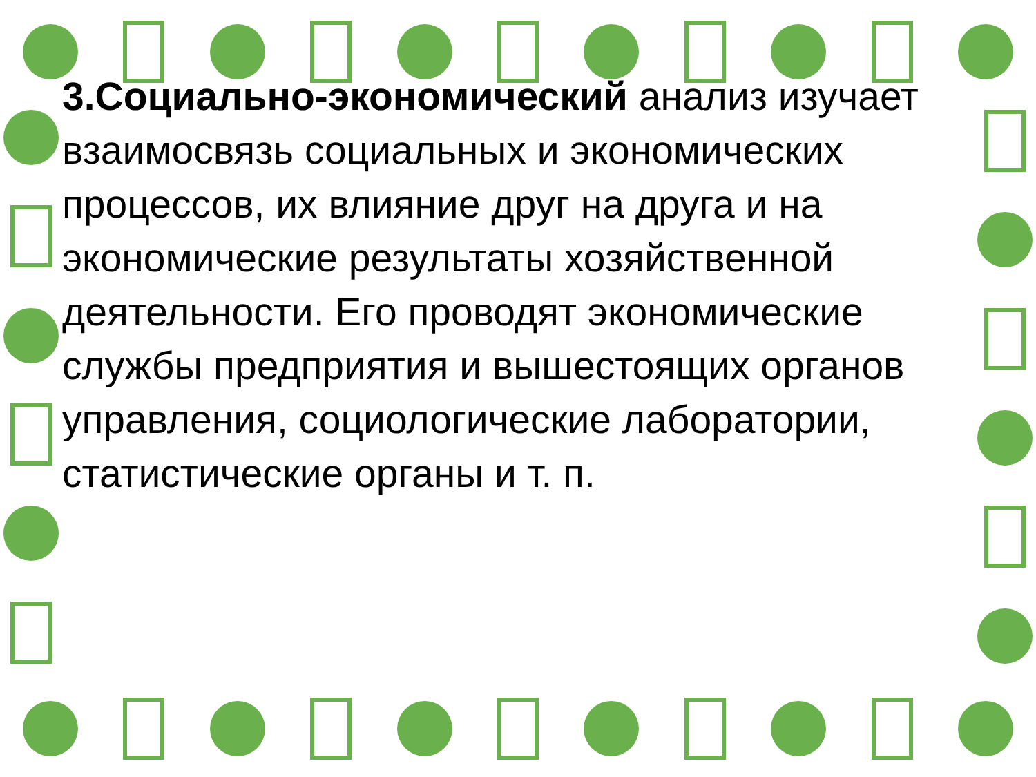3.Социально-экономический анализ изучает взаимосвязь социальных и экономических процессов, их влияние друг на друга и на экономические результаты хозяйственной деятельности. Его проводят экономические службы предприятия и вышестоящих органов управления, социологические лаборатории, статистические органы и т. п.